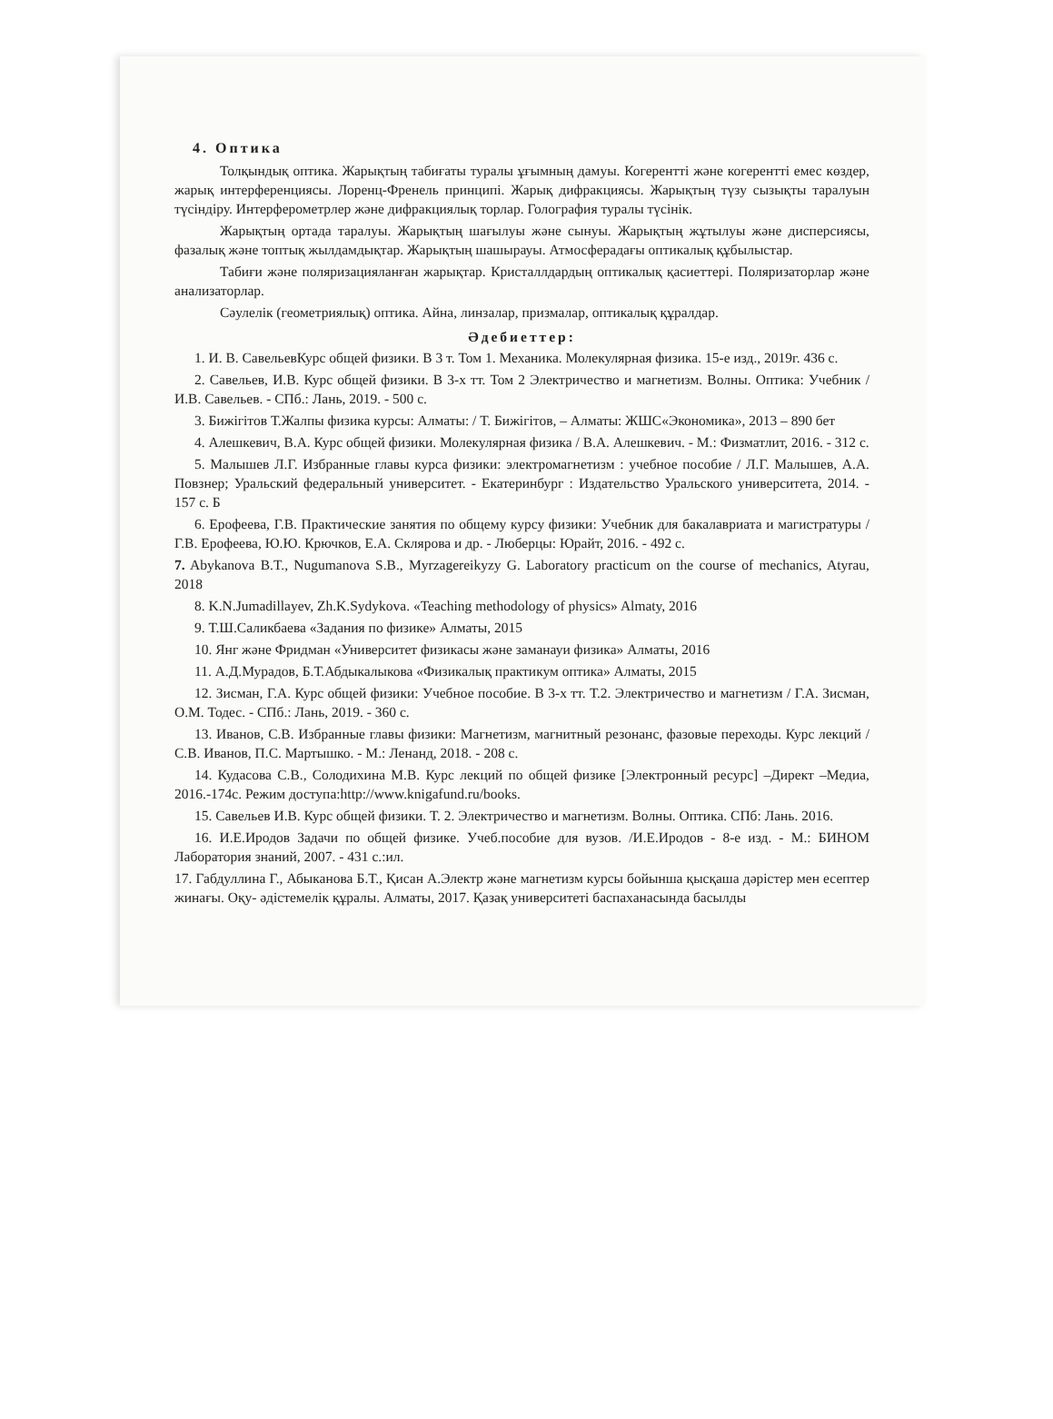4. Оптика
Толқындық оптика. Жарықтың табиғаты туралы ұғымның дамуы. Когерентті және когерентті емес көздер, жарық интерференциясы. Лоренц-Френель принципі. Жарық дифракциясы. Жарықтың түзу сызықты таралуын түсіндіру. Интерферометрлер және дифракциялық торлар. Голография туралы түсінік.
Жарықтың ортада таралуы. Жарықтың шағылуы және сынуы. Жарықтың жұтылуы және дисперсиясы, фазалық және топтық жылдамдықтар. Жарықтың шашырауы. Атмосферадағы оптикалық құбылыстар.
Табиғи және поляризацияланған жарықтар. Кристаллдардың оптикалық қасиеттері. Поляризаторлар және анализаторлар.
Сәулелік (геометриялық) оптика. Айна, линзалар, призмалар, оптикалық құралдар.
Әдебиеттер:
1. И. В. СавельевКурс общей физики. В 3 т. Том 1. Механика. Молекулярная физика. 15-е изд., 2019г. 436 с.
2. Савельев, И.В. Курс общей физики. В 3-х тт. Том 2 Электричество и магнетизм. Волны. Оптика: Учебник / И.В. Савельев. - СПб.: Лань, 2019. - 500 с.
3. Бижігітов Т.Жалпы физика курсы: Алматы: / Т. Бижігітов, – Алматы: ЖШС«Экономика», 2013 – 890 бет
4. Алешкевич, В.А. Курс общей физики. Молекулярная физика / В.А. Алешкевич. - М.: Физматлит, 2016. - 312 с.
5. Малышев Л.Г. Избранные главы курса физики: электромагнетизм : учебное пособие / Л.Г. Малышев, А.А. Повзнер; Уральский федеральный университет. - Екатеринбург : Издательство Уральского университета, 2014. - 157 с. Б
6. Ерофеева, Г.В. Практические занятия по общему курсу физики: Учебник для бакалавриата и магистратуры / Г.В. Ерофеева, Ю.Ю. Крючков, Е.А. Склярова и др. - Люберцы: Юрайт, 2016. - 492 с.
7. Abykanova B.T., Nugumanova S.B., Myrzagereikyzy G. Laboratory practicum on the course of mechanics, Atyrau, 2018
8. K.N.Jumadillayev, Zh.K.Sydykova. «Teaching methodology of physics» Almaty, 2016
9. Т.Ш.Саликбаева «Задания по физике» Алматы, 2015
10. Янг және Фридман «Университет физикасы және заманауи физика» Алматы, 2016
11. А.Д.Мурадов, Б.Т.Абдыкалыкова «Физикалық практикум оптика» Алматы, 2015
12. Зисман, Г.А. Курс общей физики: Учебное пособие. В 3-х тт. Т.2. Электричество и магнетизм / Г.А. Зисман, О.М. Тодес. - СПб.: Лань, 2019. - 360 с.
13. Иванов, С.В. Избранные главы физики: Магнетизм, магнитный резонанс, фазовые переходы. Курс лекций / С.В. Иванов, П.С. Мартышко. - М.: Ленанд, 2018. - 208 с.
14. Кудасова С.В., Солодихина М.В. Курс лекций по общей физике [Электронный ресурс] –Директ –Медиа, 2016.-174с. Режим доступа:http://www.knigafund.ru/books.
15. Савельев И.В. Курс общей физики. Т. 2. Электричество и магнетизм. Волны. Оптика. СПб: Лань. 2016.
16. И.Е.Иродов Задачи по общей физике. Учеб.пособие для вузов. /И.Е.Иродов - 8-е изд. - М.: БИНОМ Лаборатория знаний, 2007. - 431 с.:ил.
17. Габдуллина Г., Абыканова Б.Т., Қисан А.Электр және магнетизм курсы бойынша қысқаша дәрістер мен есептер жинағы. Оқу- әдістемелік құралы. Алматы, 2017. Қазақ университеті баспаханасында басылды